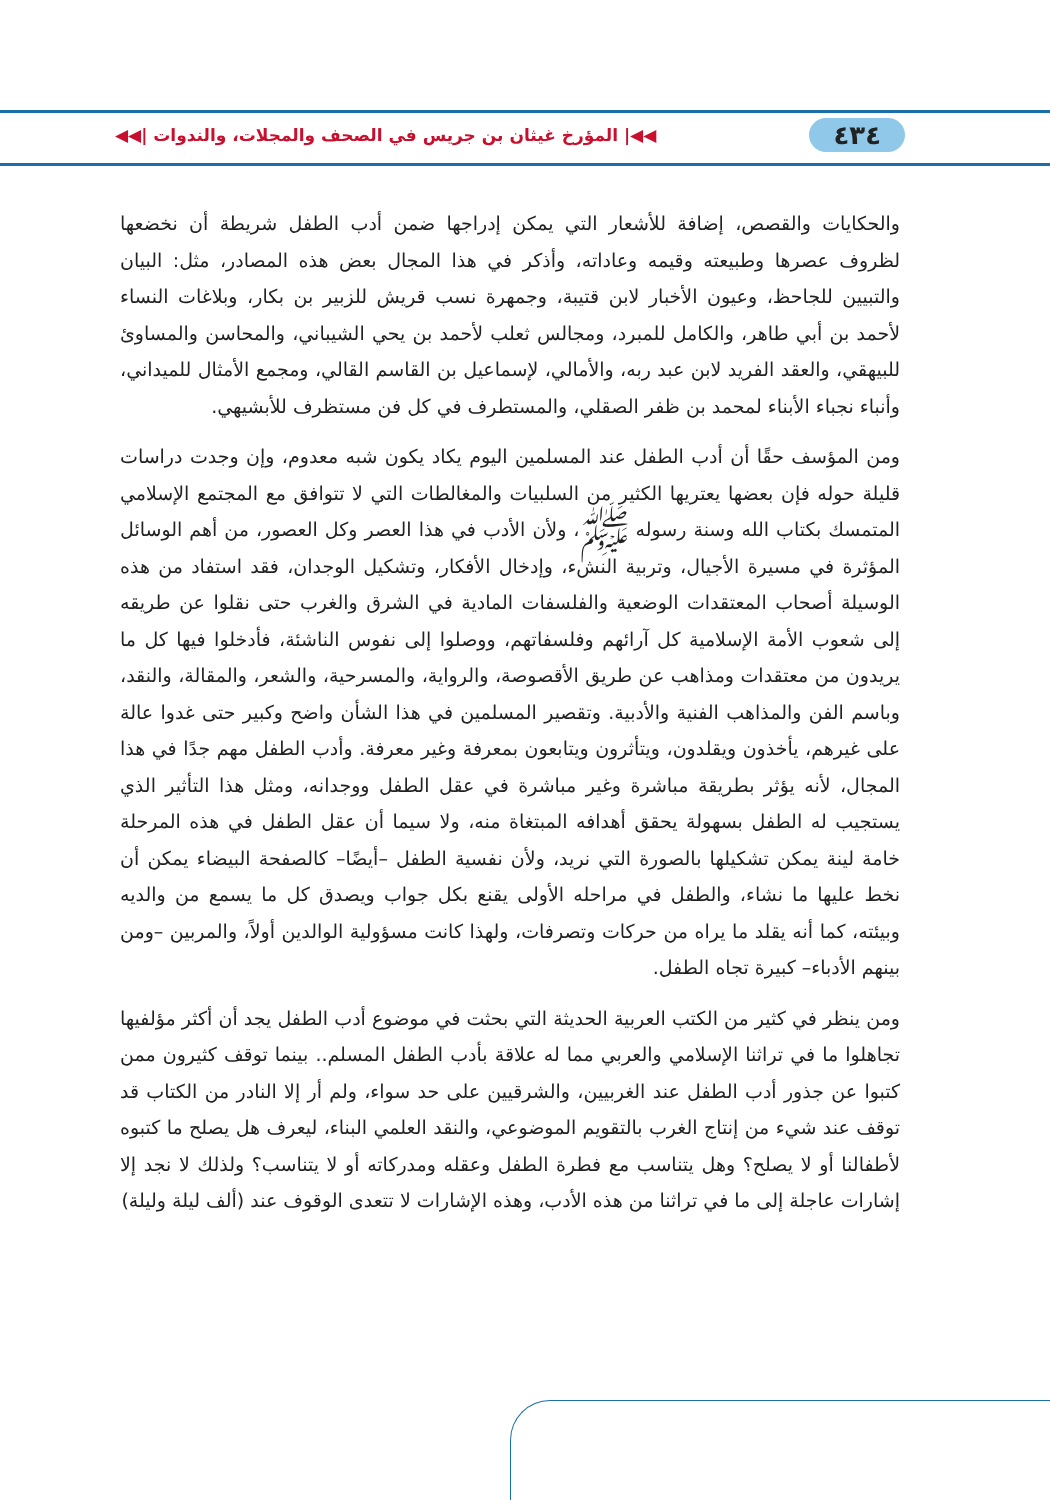٤٣٤ ◀◀| المؤرخ غيثان بن جريس في الصحف والمجلات، والندوات |◀◀
والحكايات والقصص، إضافة للأشعار التي يمكن إدراجها ضمن أدب الطفل شريطة أن نخضعها لظروف عصرها وطبيعته وقيمه وعاداته، وأذكر في هذا المجال بعض هذه المصادر، مثل: البيان والتبيين للجاحظ، وعيون الأخبار لابن قتيبة، وجمهرة نسب قريش للزبير بن بكار، وبلاغات النساء لأحمد بن أبي طاهر، والكامل للمبرد، ومجالس ثعلب لأحمد بن يحي الشيباني، والمحاسن والمساوئ للبيهقي، والعقد الفريد لابن عبد ربه، والأمالي، لإسماعيل بن القاسم القالي، ومجمع الأمثال للميداني، وأنباء نجباء الأبناء لمحمد بن ظفر الصقلي، والمستطرف في كل فن مستظرف للأبشيهي.
ومن المؤسف حقًا أن أدب الطفل عند المسلمين اليوم يكاد يكون شبه معدوم، وإن وجدت دراسات قليلة حوله فإن بعضها يعتريها الكثير من السلبيات والمغالطات التي لا تتوافق مع المجتمع الإسلامي المتمسك بكتاب الله وسنة رسوله ﷺ، ولأن الأدب في هذا العصر وكل العصور، من أهم الوسائل المؤثرة في مسيرة الأجيال، وتربية النشء، وإدخال الأفكار، وتشكيل الوجدان، فقد استفاد من هذه الوسيلة أصحاب المعتقدات الوضعية والفلسفات المادية في الشرق والغرب حتى نقلوا عن طريقه إلى شعوب الأمة الإسلامية كل آرائهم وفلسفاتهم، ووصلوا إلى نفوس الناشئة، فأدخلوا فيها كل ما يريدون من معتقدات ومذاهب عن طريق الأقصوصة، والرواية، والمسرحية، والشعر، والمقالة، والنقد، وباسم الفن والمذاهب الفنية والأدبية. وتقصير المسلمين في هذا الشأن واضح وكبير حتى غدوا عالة على غيرهم، يأخذون ويقلدون، ويتأثرون ويتابعون بمعرفة وغير معرفة. وأدب الطفل مهم جدًا في هذا المجال، لأنه يؤثر بطريقة مباشرة وغير مباشرة في عقل الطفل ووجدانه، ومثل هذا التأثير الذي يستجيب له الطفل بسهولة يحقق أهدافه المبتغاة منه، ولا سيما أن عقل الطفل في هذه المرحلة خامة لينة يمكن تشكيلها بالصورة التي نريد، ولأن نفسية الطفل –أيضًا– كالصفحة البيضاء يمكن أن نخط عليها ما نشاء، والطفل في مراحله الأولى يقنع بكل جواب ويصدق كل ما يسمع من والديه وبيئته، كما أنه يقلد ما يراه من حركات وتصرفات، ولهذا كانت مسؤولية الوالدين أولاً، والمربين –ومن بينهم الأدباء– كبيرة تجاه الطفل.
ومن ينظر في كثير من الكتب العربية الحديثة التي بحثت في موضوع أدب الطفل يجد أن أكثر مؤلفيها تجاهلوا ما في تراثنا الإسلامي والعربي مما له علاقة بأدب الطفل المسلم.. بينما توقف كثيرون ممن كتبوا عن جذور أدب الطفل عند الغربيين، والشرقيين على حد سواء، ولم أر إلا النادر من الكتاب قد توقف عند شيء من إنتاج الغرب بالتقويم الموضوعي، والنقد العلمي البناء، ليعرف هل يصلح ما كتبوه لأطفالنا أو لا يصلح؟ وهل يتناسب مع فطرة الطفل وعقله ومدركاته أو لا يتناسب؟ ولذلك لا نجد إلا إشارات عاجلة إلى ما في تراثنا من هذه الأدب، وهذه الإشارات لا تتعدى الوقوف عند (ألف ليلة وليلة)